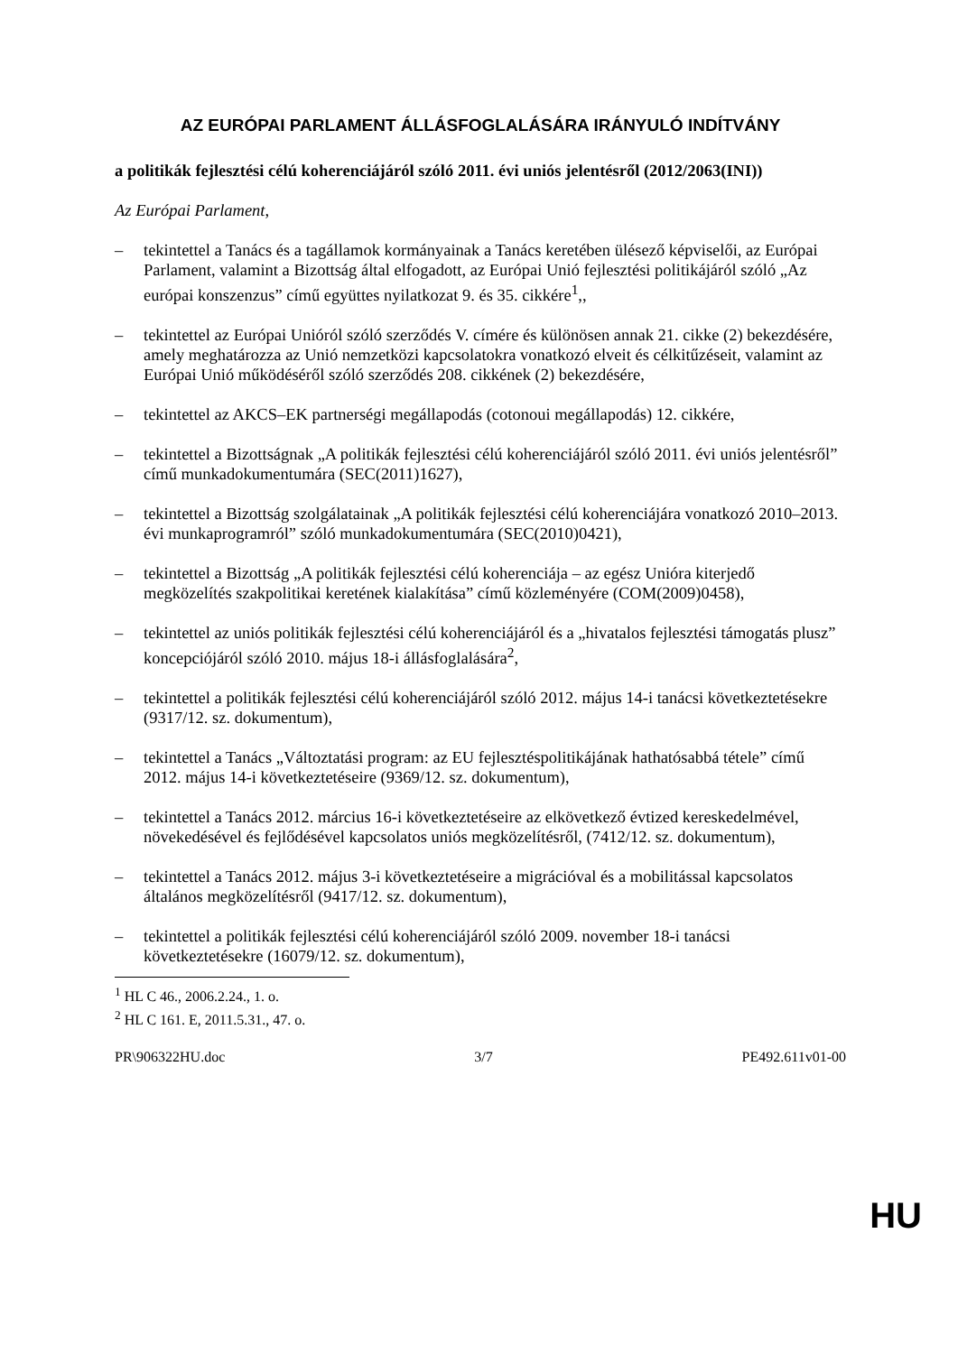AZ EURÓPAI PARLAMENT ÁLLÁSFOGLALÁSÁRA IRÁNYULÓ INDÍTVÁNY
a politikák fejlesztési célú koherenciájáról szóló 2011. évi uniós jelentésről (2012/2063(INI))
Az Európai Parlament,
– tekintettel a Tanács és a tagállamok kormányainak a Tanács keretében ülésező képviselői, az Európai Parlament, valamint a Bizottság által elfogadott, az Európai Unió fejlesztési politikájáról szóló „Az európai konszenzus” című együttes nyilatkozat 9. és 35. cikkére<sup>1</sup>,,
– tekintettel az Európai Unióról szóló szerződés V. címére és különösen annak 21. cikke (2) bekezdésére, amely meghatározza az Unió nemzetközi kapcsolatokra vonatkozó elveit és célkitűzéseit, valamint az Európai Unió működéséről szóló szerződés 208. cikkének (2) bekezdésére,
– tekintettel az AKCS–EK partnerségi megállapodás (cotonoui megállapodás) 12. cikkére,
– tekintettel a Bizottságnak „A politikák fejlesztési célú koherenciájáról szóló 2011. évi uniós jelentésről” című munkadokumentumára (SEC(2011)1627),
– tekintettel a Bizottság szolgálatainak „A politikák fejlesztési célú koherenciájára vonatkozó 2010–2013. évi munkaprogramról” szóló munkadokumentumára (SEC(2010)0421),
– tekintettel a Bizottság „A politikák fejlesztési célú koherenciája – az egész Unióra kiterjedő megközelítés szakpolitikai keretének kialakítása” című közleményére (COM(2009)0458),
– tekintettel az uniós politikák fejlesztési célú koherenciájáról és a „hivatalos fejlesztési támogatás plusz” koncepciójáról szóló 2010. május 18-i állásfoglalására<sup>2</sup>,
– tekintettel a politikák fejlesztési célú koherenciájáról szóló 2012. május 14-i tanácsi következtetésekre (9317/12. sz. dokumentum),
– tekintettel a Tanács „Változtatási program: az EU fejlesztéspolitikájának hathatósabbá tétele” című 2012. május 14-i következtetéseire (9369/12. sz. dokumentum),
– tekintettel a Tanács 2012. március 16-i következtetéseire az elkövetkező évtized kereskedelmével, növekedésével és fejlődésével kapcsolatos uniós megközelítésről, (7412/12. sz. dokumentum),
– tekintettel a Tanács 2012. május 3-i következtetéseire a migrációval és a mobilitással kapcsolatos általános megközelítésről (9417/12. sz. dokumentum),
– tekintettel a politikák fejlesztési célú koherenciájáról szóló 2009. november 18-i tanácsi következtetésekre (16079/12. sz. dokumentum),
<sup>1</sup> HL C 46., 2006.2.24., 1. o.
<sup>2</sup> HL C 161. E, 2011.5.31., 47. o.
PR\906322HU.doc 3/7 PE492.611v01-00
HU